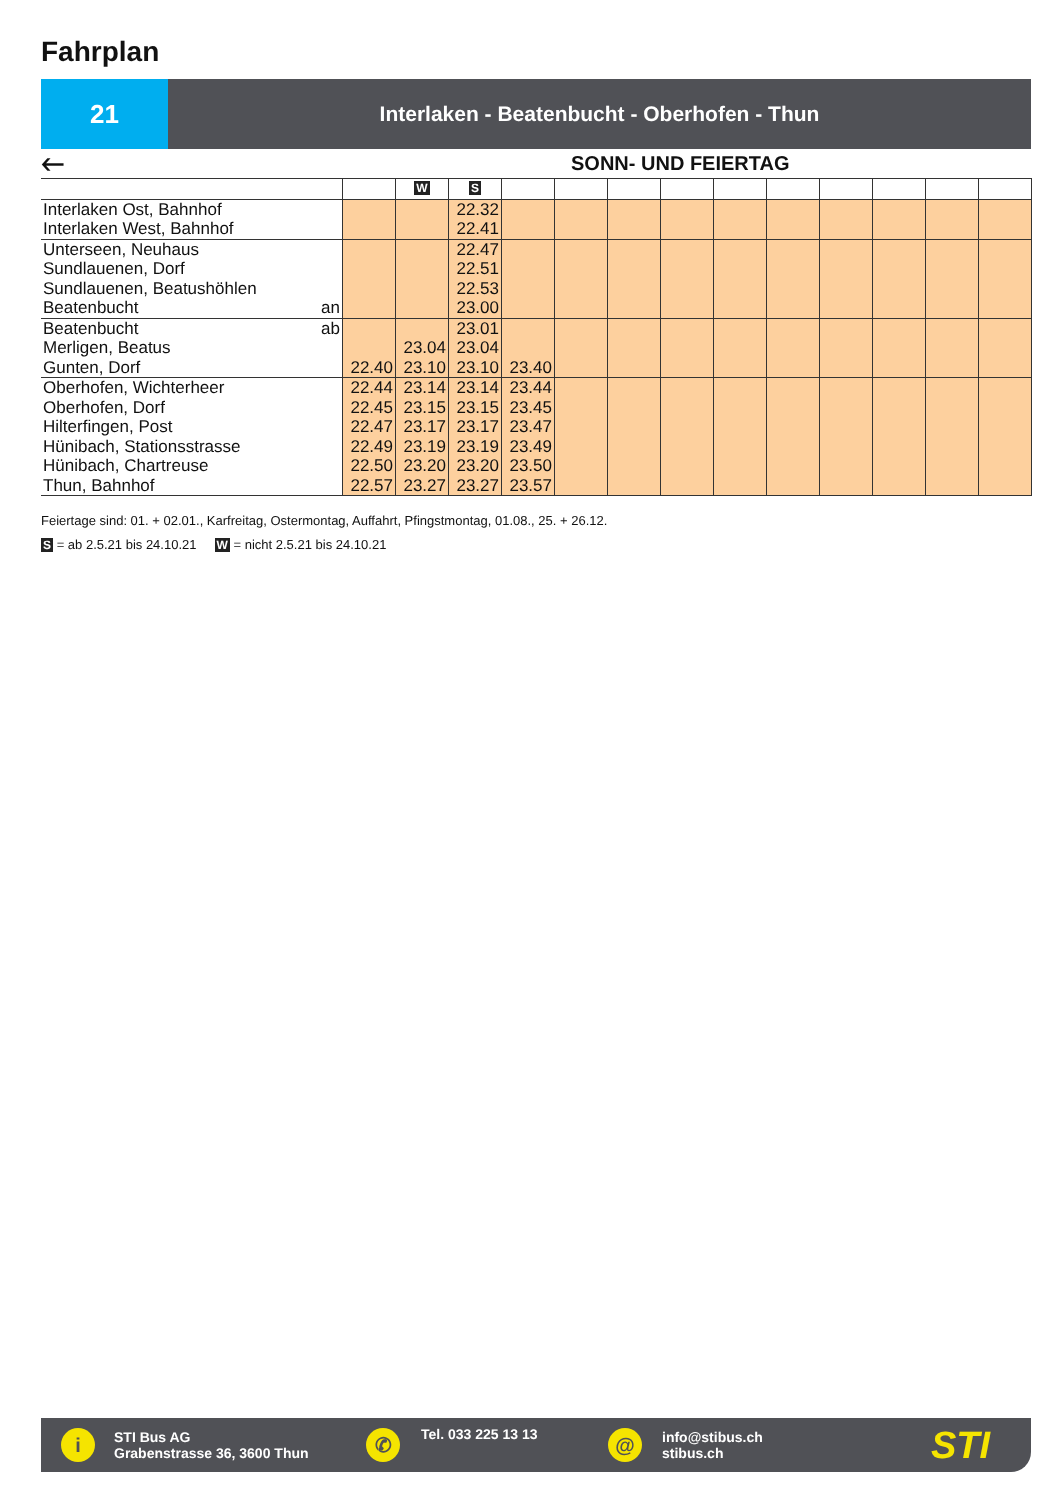Fahrplan
21
Interlaken - Beatenbucht - Oberhofen - Thun
🡐 SONN- UND FEIERTAG
| | | W | S | | | | | | | | | | |
| --- | --- | --- | --- | --- | --- | --- | --- | --- | --- | --- | --- | --- | --- |
| Interlaken Ost, Bahnhof Interlaken West, Bahnhof | | | 22.32 22.41 | | | | | | | | | | |
| Unterseen, Neuhaus Sundlauenen, Dorf Sundlauenen, Beatushöhlen Beatenbucht an | | | 22.47 22.51 22.53 23.00 | | | | | | | | | | |
| Beatenbucht ab Merligen, Beatus Gunten, Dorf | 22.40 | 23.04 23.10 | 23.01 23.04 23.10 | 23.40 | | | | | | | | | |
| Oberhofen, Wichterheer Oberhofen, Dorf Hilterfingen, Post Hünibach, Stationsstrasse Hünibach, Chartreuse Thun, Bahnhof | 22.44 22.45 22.47 22.49 22.50 22.57 | 23.14 23.15 23.17 23.19 23.20 23.27 | 23.14 23.15 23.17 23.19 23.20 23.27 | 23.44 23.45 23.47 23.49 23.50 23.57 | | | | | | | | | |
Feiertage sind: 01. + 02.01., Karfreitag, Ostermontag, Auffahrt, Pfingstmontag, 01.08., 25. + 26.12.
S = ab 2.5.21 bis 24.10.21 W = nicht 2.5.21 bis 24.10.21
i
STI Bus AG
Grabenstrasse 36, 3600 Thun
✆
Tel. 033 225 13 13
@
info@stibus.ch
stibus.ch
STI